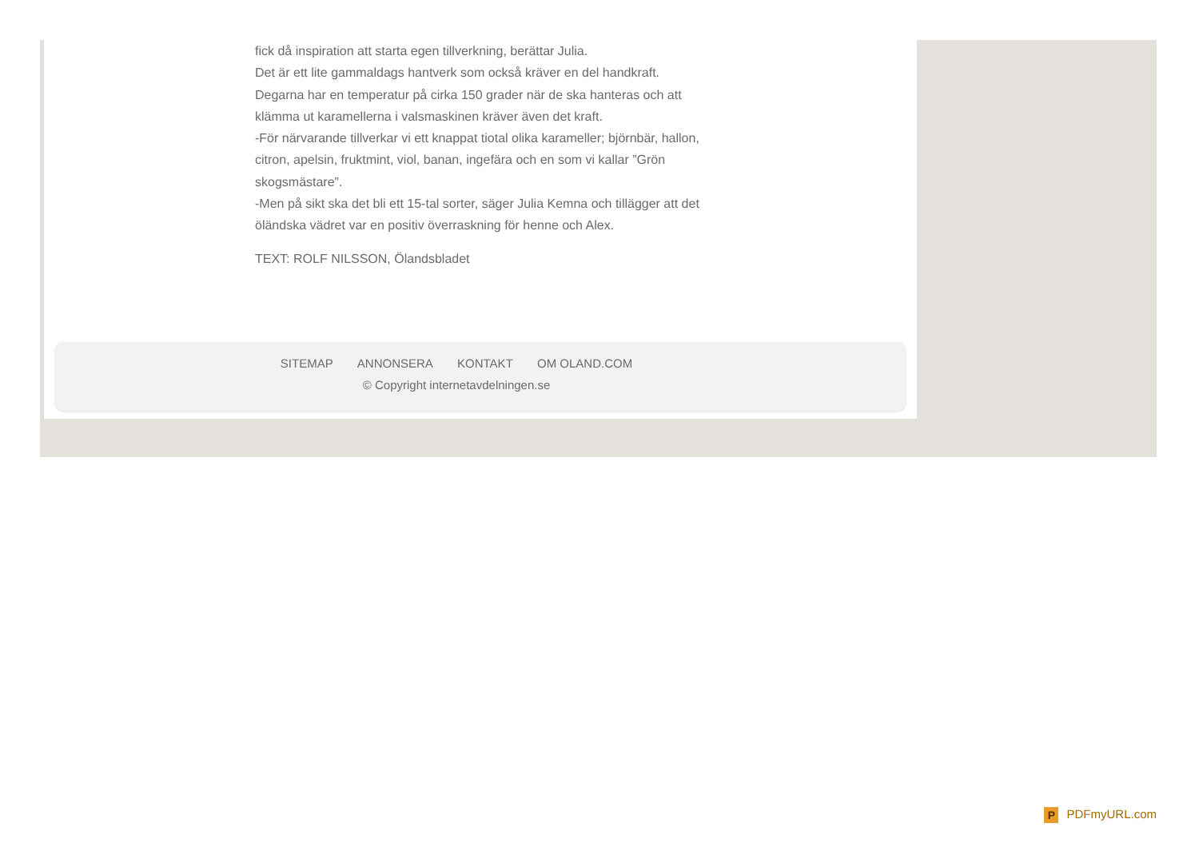fick då inspiration att starta egen tillverkning, berättar Julia.
Det är ett lite gammaldags hantverk som också kräver en del handkraft.
Degarna har en temperatur på cirka 150 grader när de ska hanteras och att klämma ut karamellerna i valsmaskinen kräver även det kraft.
-För närvarande tillverkar vi ett knappat tiotal olika karameller; björnbär, hallon, citron, apelsin, fruktmint, viol, banan, ingefära och en som vi kallar ”Grön skogsmästare”.
-Men på sikt ska det bli ett 15-tal sorter, säger Julia Kemna och tillägger att det öländska vädret var en positiv överraskning för henne och Alex.
TEXT: ROLF NILSSON, Ölandsbladet
SITEMAP ANNONSERA KONTAKT OM OLAND.COM
© Copyright internetavdelningen.se
P PDFmyURL.com